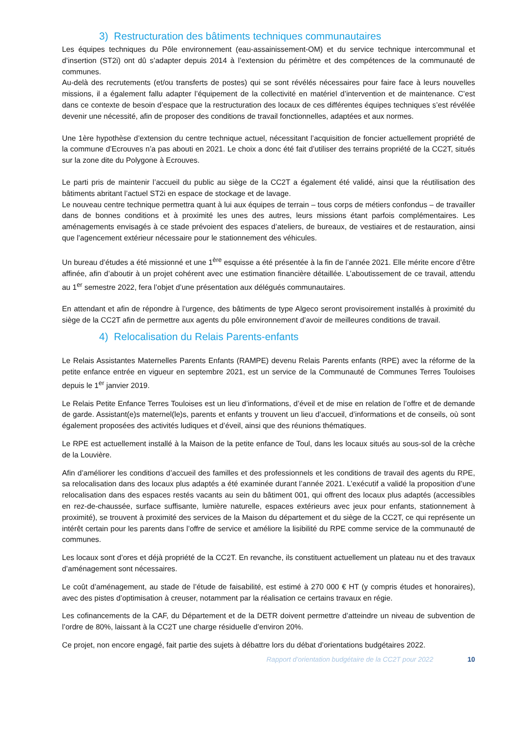3) Restructuration des bâtiments techniques communautaires
Les équipes techniques du Pôle environnement (eau-assainissement-OM) et du service technique intercommunal et d’insertion (ST2i) ont dû s’adapter depuis 2014 à l’extension du périmètre et des compétences de la communauté de communes.
Au-delà des recrutements (et/ou transferts de postes) qui se sont révélés nécessaires pour faire face à leurs nouvelles missions, il a également fallu adapter l’équipement de la collectivité en matériel d’intervention et de maintenance. C’est dans ce contexte de besoin d’espace que la restructuration des locaux de ces différentes équipes techniques s’est révélée devenir une nécessité, afin de proposer des conditions de travail fonctionnelles, adaptées et aux normes.
Une 1ère hypothèse d’extension du centre technique actuel, nécessitant l’acquisition de foncier actuellement propriété de la commune d’Ecrouves n’a pas abouti en 2021. Le choix a donc été fait d’utiliser des terrains propriété de la CC2T, situés sur la zone dite du Polygone à Ecrouves.
Le parti pris de maintenir l’accueil du public au siège de la CC2T a également été validé, ainsi que la réutilisation des bâtiments abritant l’actuel ST2i en espace de stockage et de lavage.
Le nouveau centre technique permettra quant à lui aux équipes de terrain – tous corps de métiers confondus – de travailler dans de bonnes conditions et à proximité les unes des autres, leurs missions étant parfois complémentaires. Les aménagements envisagés à ce stade prévoient des espaces d’ateliers, de bureaux, de vestiaires et de restauration, ainsi que l’agencement extérieur nécessaire pour le stationnement des véhicules.
Un bureau d’études a été missionné et une 1<sup>ère</sup> esquisse a été présentée à la fin de l’année 2021. Elle mérite encore d’être affinée, afin d’aboutir à un projet cohérent avec une estimation financière détaillée. L’aboutissement de ce travail, attendu au 1<sup>er</sup> semestre 2022, fera l’objet d’une présentation aux délégués communautaires.
En attendant et afin de répondre à l’urgence, des bâtiments de type Algeco seront provisoirement installés à proximité du siège de la CC2T afin de permettre aux agents du pôle environnement d’avoir de meilleures conditions de travail.
4) Relocalisation du Relais Parents-enfants
Le Relais Assistantes Maternelles Parents Enfants (RAMPE) devenu Relais Parents enfants (RPE) avec la réforme de la petite enfance entrée en vigueur en septembre 2021, est un service de la Communauté de Communes Terres Touloises depuis le 1<sup>er</sup> janvier 2019.
Le Relais Petite Enfance Terres Touloises est un lieu d’informations, d’éveil et de mise en relation de l’offre et de demande de garde. Assistant(e)s maternel(le)s, parents et enfants y trouvent un lieu d’accueil, d’informations et de conseils, où sont également proposées des activités ludiques et d’éveil, ainsi que des réunions thématiques.
Le RPE est actuellement installé à la Maison de la petite enfance de Toul, dans les locaux situés au sous-sol de la crèche de la Louvière.
Afin d’améliorer les conditions d’accueil des familles et des professionnels et les conditions de travail des agents du RPE, sa relocalisation dans des locaux plus adaptés a été examinée durant l’année 2021. L’exécutif a validé la proposition d’une relocalisation dans des espaces restés vacants au sein du bâtiment 001, qui offrent des locaux plus adaptés (accessibles en rez-de-chaussée, surface suffisante, lumière naturelle, espaces extérieurs avec jeux pour enfants, stationnement à proximité), se trouvent à proximité des services de la Maison du département et du siège de la CC2T, ce qui représente un intérêt certain pour les parents dans l’offre de service et améliore la lisibilité du RPE comme service de la communauté de communes.
Les locaux sont d’ores et déjà propriété de la CC2T. En revanche, ils constituent actuellement un plateau nu et des travaux d’aménagement sont nécessaires.
Le coût d’aménagement, au stade de l’étude de faisabilité, est estimé à 270 000 € HT (y compris études et honoraires), avec des pistes d’optimisation à creuser, notamment par la réalisation ce certains travaux en régie.
Les cofinancements de la CAF, du Département et de la DETR doivent permettre d’atteindre un niveau de subvention de l’ordre de 80%, laissant à la CC2T une charge résiduelle d’environ 20%.
Ce projet, non encore engagé, fait partie des sujets à débattre lors du débat d’orientations budgétaires 2022.
Rapport d’orientation budgétaire de la CC2T pour 2022 10